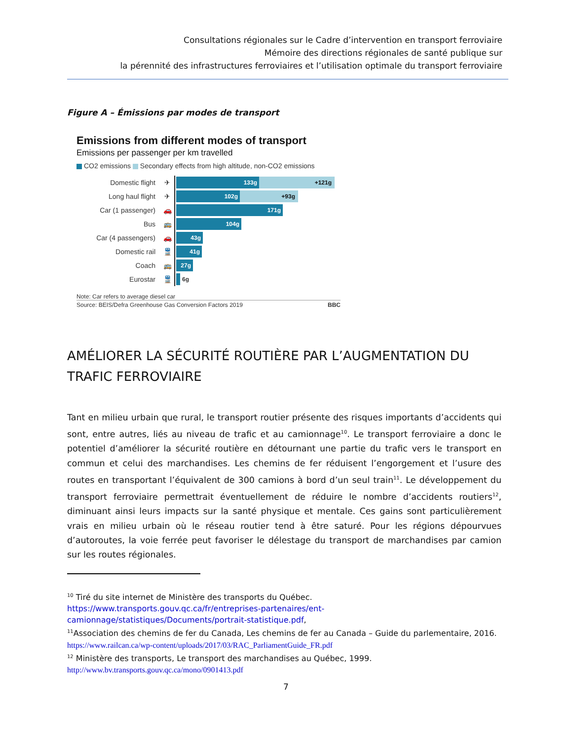Consultations régionales sur le Cadre d’intervention en transport ferroviaire
Mémoire des directions régionales de santé publique sur
la pérennité des infrastructures ferroviaires et l’utilisation optimale du transport ferroviaire
Figure A – Émissions par modes de transport
Emissions from different modes of transport
Emissions per passenger per km travelled
CO2 emissions Secondary effects from high altitude, non-CO2 emissions
Domestic flight ✈
133g +121g
Long haul flight ✈
102g +93g
Car (1 passenger) 🚗
171g
Bus 🚌
104g
Car (4 passengers) 🚗
43g
Domestic rail 🚆
41g
Coach 🚌
27g
Eurostar 🚆
6g
Note: Car refers to average diesel car
Source: BEIS/Defra Greenhouse Gas Conversion Factors 2019 BBC
AMÉLIORER LA SÉCURITÉ ROUTIÈRE PAR L’AUGMENTATION DU TRAFIC FERROVIAIRE
Tant en milieu urbain que rural, le transport routier présente des risques importants d’accidents qui sont, entre autres, liés au niveau de trafic et au camionnage<sup>10</sup>. Le transport ferroviaire a donc le potentiel d’améliorer la sécurité routière en détournant une partie du trafic vers le transport en commun et celui des marchandises. Les chemins de fer réduisent l’engorgement et l’usure des routes en transportant l’équivalent de 300 camions à bord d’un seul train<sup>11</sup>. Le développement du transport ferroviaire permettrait éventuellement de réduire le nombre d’accidents routiers<sup>12</sup>, diminuant ainsi leurs impacts sur la santé physique et mentale. Ces gains sont particulièrement vrais en milieu urbain où le réseau routier tend à être saturé. Pour les régions dépourvues d’autoroutes, la voie ferrée peut favoriser le délestage du transport de marchandises par camion sur les routes régionales.
<sup>10</sup> Tiré du site internet de Ministère des transports du Québec.
https://www.transports.gouv.qc.ca/fr/entreprises-partenaires/ent-camionnage/statistiques/Documents/portrait-statistique.pdf,
<sup>11</sup> Association des chemins de fer du Canada, Les chemins de fer au Canada – Guide du parlementaire, 2016.
https://www.railcan.ca/wp-content/uploads/2017/03/RAC_ParliamentGuide_FR.pdf
<sup>12</sup> Ministère des transports, Le transport des marchandises au Québec, 1999.
http://www.bv.transports.gouv.qc.ca/mono/0901413.pdf
7